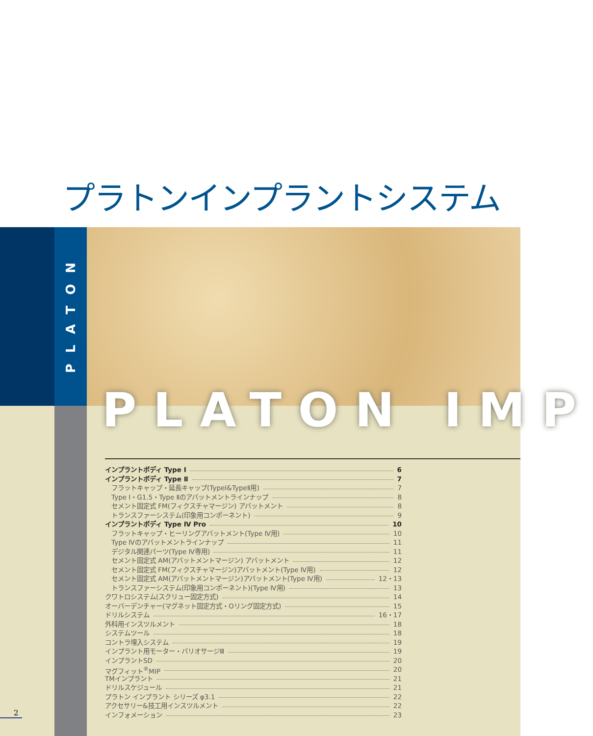プラトンインプラントシステム
PLATON
PLATON IMP
インプラントボディ Type Ⅰ 6
インプラントボディ Type Ⅱ 7
フラットキャップ・延長キャップ(TypeⅠ&TypeⅡ用) 7
Type Ⅰ・G1.5・Type Ⅱのアバットメントラインナップ 8
セメント固定式 FM(フィクスチャマージン) アバットメント 8
トランスファーシステム(印象用コンポーネント) 9
インプラントボディ Type Ⅳ Pro 10
フラットキャップ・ヒーリングアバットメント(Type Ⅳ用) 10
Type Ⅳのアバットメントラインナップ 11
デジタル関連パーツ(Type Ⅳ専用) 11
セメント固定式 AM(アバットメントマージン) アバットメント 12
セメント固定式 FM(フィクスチャマージン)アバットメント(Type Ⅳ用) 12
セメント固定式 AM(アバットメントマージン)アバットメント(Type Ⅳ用) 12・13
トランスファーシステム(印象用コンポーネント)(Type Ⅳ用) 13
クワトロシステム(スクリュー固定方式) 14
オーバーデンチャー(マグネット固定方式・Oリング固定方式) 15
ドリルシステム 16・17
外科用インスツルメント 18
システムツール 18
コントラ埋入システム 19
インプラント用モーター・バリオサージⅢ 19
インプラントSD 20
マグフィット<sup>®</sup>MIP 20
TMインプラント 21
ドリルスケジュール 21
プラトン インプラント シリーズ φ3.1 22
アクセサリー&技工用インスツルメント 22
インフォメーション 23
2